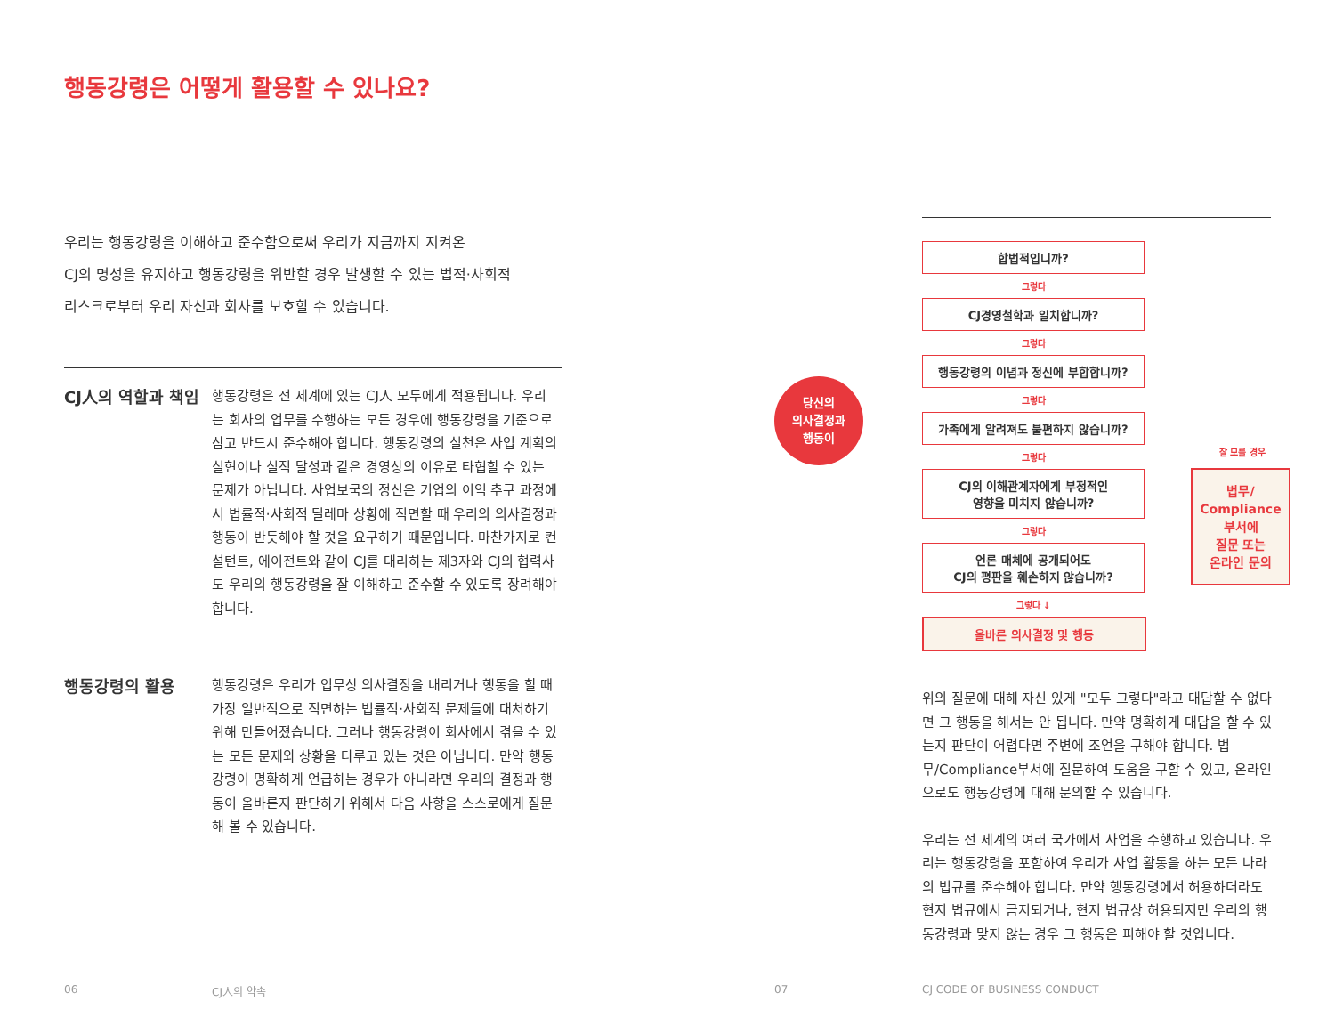행동강령은 어떻게 활용할 수 있나요?
우리는 행동강령을 이해하고 준수함으로써 우리가 지금까지 지켜온
CJ의 명성을 유지하고 행동강령을 위반할 경우 발생할 수 있는 법적·사회적
리스크로부터 우리 자신과 회사를 보호할 수 있습니다.
CJ人의 역할과 책임
행동강령은 전 세계에 있는 CJ人 모두에게 적용됩니다. 우리는 회사의 업무를 수행하는 모든 경우에 행동강령을 기준으로 삼고 반드시 준수해야 합니다. 행동강령의 실천은 사업 계획의 실현이나 실적 달성과 같은 경영상의 이유로 타협할 수 있는 문제가 아닙니다. 사업보국의 정신은 기업의 이익 추구 과정에서 법률적·사회적 딜레마 상황에 직면할 때 우리의 의사결정과 행동이 반듯해야 할 것을 요구하기 때문입니다. 마찬가지로 컨설턴트, 에이전트와 같이 CJ를 대리하는 제3자와 CJ의 협력사도 우리의 행동강령을 잘 이해하고 준수할 수 있도록 장려해야 합니다.
행동강령의 활용
행동강령은 우리가 업무상 의사결정을 내리거나 행동을 할 때 가장 일반적으로 직면하는 법률적·사회적 문제들에 대처하기 위해 만들어졌습니다. 그러나 행동강령이 회사에서 겪을 수 있는 모든 문제와 상황을 다루고 있는 것은 아닙니다. 만약 행동강령이 명확하게 언급하는 경우가 아니라면 우리의 결정과 행동이 올바른지 판단하기 위해서 다음 사항을 스스로에게 질문해 볼 수 있습니다.
06 CJ人의 약속
합법적입니까?
그렇다
CJ경영철학과 일치합니까?
그렇다
행동강령의 이념과 정신에 부합합니까?
그렇다
가족에게 알려져도 불편하지 않습니까?
그렇다
CJ의 이해관계자에게 부정적인
영향을 미치지 않습니까?
그렇다
언론 매체에 공개되어도
CJ의 평판을 훼손하지 않습니까?
그렇다 ↓
올바른 의사결정 및 행동
당신의
의사결정과
행동이
잘 모를 경우
법무/
Compliance
부서에
질문 또는
온라인 문의
위의 질문에 대해 자신 있게 "모두 그렇다"라고 대답할 수 없다면 그 행동을 해서는 안 됩니다. 만약 명확하게 대답을 할 수 있는지 판단이 어렵다면 주변에 조언을 구해야 합니다. 법무/Compliance부서에 질문하여 도움을 구할 수 있고, 온라인으로도 행동강령에 대해 문의할 수 있습니다.
우리는 전 세계의 여러 국가에서 사업을 수행하고 있습니다. 우리는 행동강령을 포함하여 우리가 사업 활동을 하는 모든 나라의 법규를 준수해야 합니다. 만약 행동강령에서 허용하더라도 현지 법규에서 금지되거나, 현지 법규상 허용되지만 우리의 행동강령과 맞지 않는 경우 그 행동은 피해야 할 것입니다.
07 CJ CODE OF BUSINESS CONDUCT